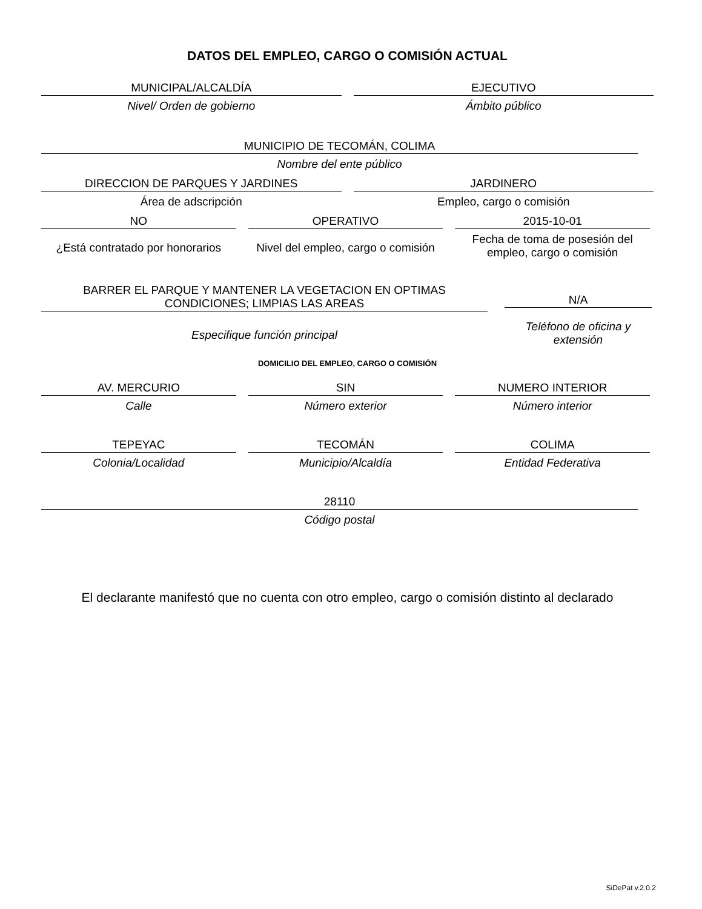DATOS DEL EMPLEO, CARGO O COMISIÓN ACTUAL
MUNICIPAL/ALCALDÍA
Nivel/ Orden de gobierno
EJECUTIVO
Ámbito público
MUNICIPIO DE TECOMÁN, COLIMA
Nombre del ente público
DIRECCION DE PARQUES Y JARDINES
Área de adscripción
JARDINERO
Empleo, cargo o comisión
NO
¿Está contratado por honorarios
OPERATIVO
Nivel del empleo, cargo o comisión
2015-10-01
Fecha de toma de posesión del empleo, cargo o comisión
BARRER EL PARQUE Y MANTENER LA VEGETACION EN OPTIMAS CONDICIONES; LIMPIAS LAS AREAS
Especifique función principal
N/A
Teléfono de oficina y extensión
DOMICILIO DEL EMPLEO, CARGO O COMISIÓN
AV. MERCURIO
Calle
SIN
Número exterior
NUMERO INTERIOR
Número interior
TEPEYAC
Colonia/Localidad
TECOMÁN
Municipio/Alcaldía
COLIMA
Entidad Federativa
28110
Código postal
El declarante manifestó que no cuenta con otro empleo, cargo o comisión distinto al declarado
SiDePat v.2.0.2